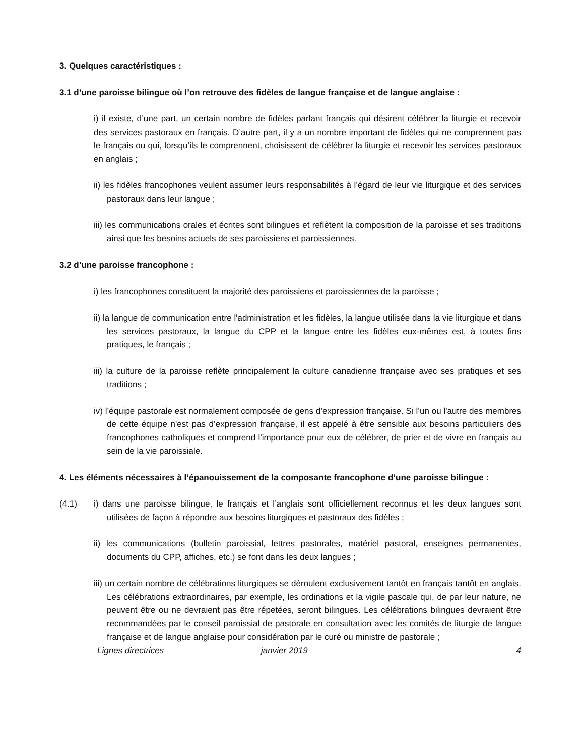3. Quelques caractéristiques :
3.1 d’une paroisse bilingue où l’on retrouve des fidèles de langue française et de langue anglaise :
i) il existe, d’une part, un certain nombre de fidèles parlant français qui désirent célébrer la liturgie et recevoir des services pastoraux en français. D’autre part, il y a un nombre important de fidèles qui ne comprennent pas le français ou qui, lorsqu’ils le comprennent, choisissent de célébrer la liturgie et recevoir les services pastoraux en anglais ;
ii) les fidèles francophones veulent assumer leurs responsabilités à l’égard de leur vie liturgique et des services pastoraux dans leur langue ;
iii) les communications orales et écrites sont bilingues et reflètent la composition de la paroisse et ses traditions ainsi que les besoins actuels de ses paroissiens et paroissiennes.
3.2 d’une paroisse francophone :
i) les francophones constituent la majorité des paroissiens et paroissiennes de la paroisse ;
ii) la langue de communication entre l'administration et les fidèles, la langue utilisée dans la vie liturgique et dans les services pastoraux, la langue du CPP et la langue entre les fidèles eux-mêmes est, à toutes fins pratiques, le français ;
iii) la culture de la paroisse reflète principalement la culture canadienne française avec ses pratiques et ses traditions ;
iv) l’équipe pastorale est normalement composée de gens d’expression française. Si l’un ou l'autre des membres de cette équipe n'est pas d’expression française, il est appelé à être sensible aux besoins particuliers des francophones catholiques et comprend l'importance pour eux de célébrer, de prier et de vivre en français au sein de la vie paroissiale.
4. Les éléments nécessaires à l’épanouissement de la composante francophone d’une paroisse bilingue :
(4.1) i) dans une paroisse bilingue, le français et l’anglais sont officiellement reconnus et les deux langues sont utilisées de façon à répondre aux besoins liturgiques et pastoraux des fidèles ;
ii) les communications (bulletin paroissial, lettres pastorales, matériel pastoral, enseignes permanentes, documents du CPP, affiches, etc.) se font dans les deux langues ;
iii) un certain nombre de célébrations liturgiques se déroulent exclusivement tantôt en français tantôt en anglais. Les célébrations extraordinaires, par exemple, les ordinations et la vigile pascale qui, de par leur nature, ne peuvent être ou ne devraient pas être répetées, seront bilingues. Les célébrations bilingues devraient être recommandées par le conseil paroissial de pastorale en consultation avec les comités de liturgie de langue française et de langue anglaise pour considération par le curé ou ministre de pastorale ;
Lignes directrices janvier 2019 4